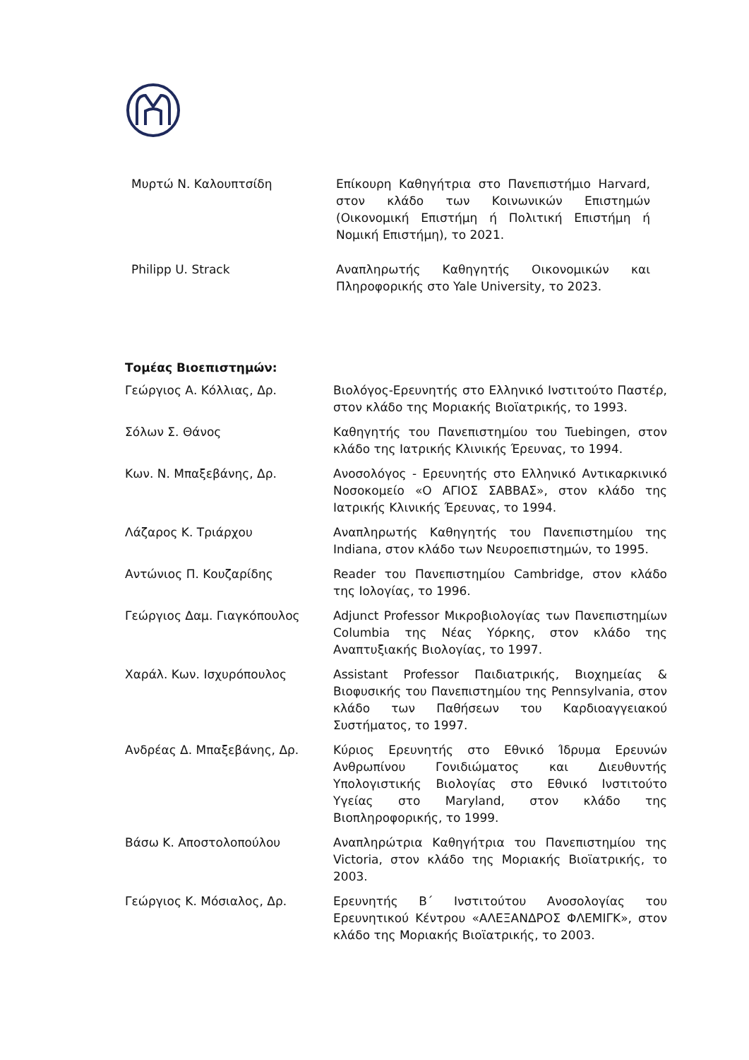| Μυρτώ Ν. Καλουπτσίδη | Επίκουρη Καθηγήτρια στο Πανεπιστήμιο Harvard, στον κλάδο των Κοινωνικών Επιστημών (Οικονομική Επιστήμη ή Πολιτική Επιστήμη ή Νομική Επιστήμη), το 2021. |
| Philipp U. Strack | Αναπληρωτής Καθηγητής Οικονομικών και Πληροφορικής στο Yale University, το 2023. |
Τομέας Βιοεπιστημών:
| Γεώργιος Α. Κόλλιας, Δρ. | Βιολόγος-Ερευνητής στο Ελληνικό Ινστιτούτο Παστέρ, στον κλάδο της Μοριακής Βιοϊατρικής, το 1993. |
| Σόλων Σ. Θάνος | Καθηγητής του Πανεπιστημίου του Tuebingen, στον κλάδο της Ιατρικής Κλινικής Έρευνας, το 1994. |
| Κων. Ν. Μπαξεβάνης, Δρ. | Ανοσολόγος - Ερευνητής στο Ελληνικό Αντικαρκινικό Νοσοκομείο «Ο ΑΓΙΟΣ ΣΑΒΒΑΣ», στον κλάδο της Ιατρικής Κλινικής Έρευνας, το 1994. |
| Λάζαρος Κ. Τριάρχου | Αναπληρωτής Καθηγητής του Πανεπιστημίου της Indiana, στον κλάδο των Νευροεπιστημών, το 1995. |
| Αντώνιος Π. Κουζαρίδης | Reader του Πανεπιστημίου Cambridge, στον κλάδο της Ιολογίας, το 1996. |
| Γεώργιος Δαμ. Γιαγκόπουλος | Adjunct Professor Μικροβιολογίας των Πανεπιστημίων Columbia της Νέας Υόρκης, στον κλάδο της Αναπτυξιακής Βιολογίας, το 1997. |
| Χαράλ. Κων. Ισχυρόπουλος | Assistant Professor Παιδιατρικής, Βιοχημείας & Βιοφυσικής του Πανεπιστημίου της Pennsylvania, στον κλάδο των Παθήσεων του Καρδιοαγγειακού Συστήματος, το 1997. |
| Ανδρέας Δ. Μπαξεβάνης, Δρ. | Κύριος Ερευνητής στο Εθνικό Ίδρυμα Ερευνών Ανθρωπίνου Γονιδιώματος και Διευθυντής Υπολογιστικής Βιολογίας στο Εθνικό Ινστιτούτο Υγείας στο Maryland, στον κλάδο της Βιοπληροφορικής, το 1999. |
| Βάσω Κ. Αποστολοπούλου | Αναπληρώτρια Καθηγήτρια του Πανεπιστημίου της Victoria, στον κλάδο της Μοριακής Βιοϊατρικής, το 2003. |
| Γεώργιος Κ. Μόσιαλος, Δρ. | Ερευνητής Β΄ Ινστιτούτου Ανοσολογίας του Ερευνητικού Κέντρου «ΑΛΕΞΑΝΔΡΟΣ ΦΛΕΜΙΓΚ», στον κλάδο της Μοριακής Βιοϊατρικής, το 2003. |